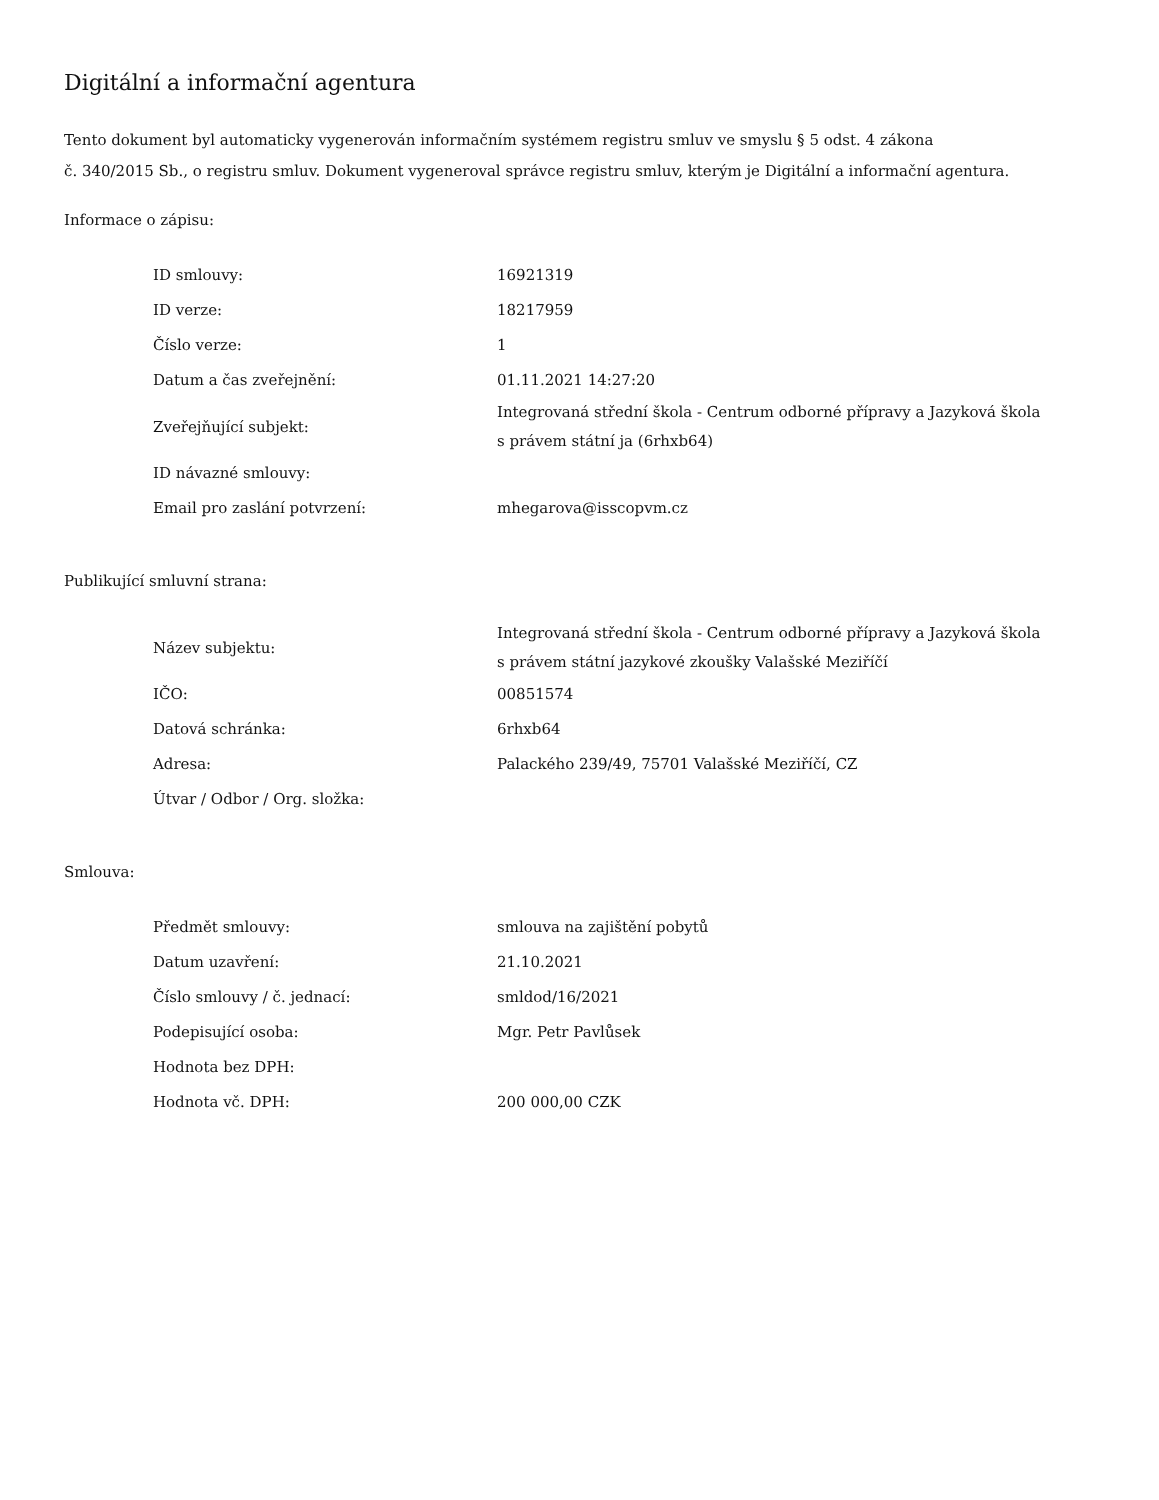Digitální a informační agentura
Tento dokument byl automaticky vygenerován informačním systémem registru smluv ve smyslu § 5 odst. 4 zákona
č. 340/2015 Sb., o registru smluv. Dokument vygeneroval správce registru smluv, kterým je Digitální a informační agentura.
Informace o zápisu:
| ID smlouvy: | 16921319 |
| ID verze: | 18217959 |
| Číslo verze: | 1 |
| Datum a čas zveřejnění: | 01.11.2021 14:27:20 |
| Zveřejňující subjekt: | Integrovaná střední škola - Centrum odborné přípravy a Jazyková škola s právem státní ja (6rhxb64) |
| ID návazné smlouvy: | |
| Email pro zaslání potvrzení: | mhegarova@isscopvm.cz |
Publikující smluvní strana:
| Název subjektu: | Integrovaná střední škola - Centrum odborné přípravy a Jazyková škola s právem státní jazykové zkoušky Valašské Meziříčí |
| IČO: | 00851574 |
| Datová schránka: | 6rhxb64 |
| Adresa: | Palackého 239/49, 75701 Valašské Meziříčí, CZ |
| Útvar / Odbor / Org. složka: | |
Smlouva:
| Předmět smlouvy: | smlouva na zajištění pobytů |
| Datum uzavření: | 21.10.2021 |
| Číslo smlouvy / č. jednací: | smldod/16/2021 |
| Podepisující osoba: | Mgr. Petr Pavlůsek |
| Hodnota bez DPH: | |
| Hodnota vč. DPH: | 200 000,00 CZK |